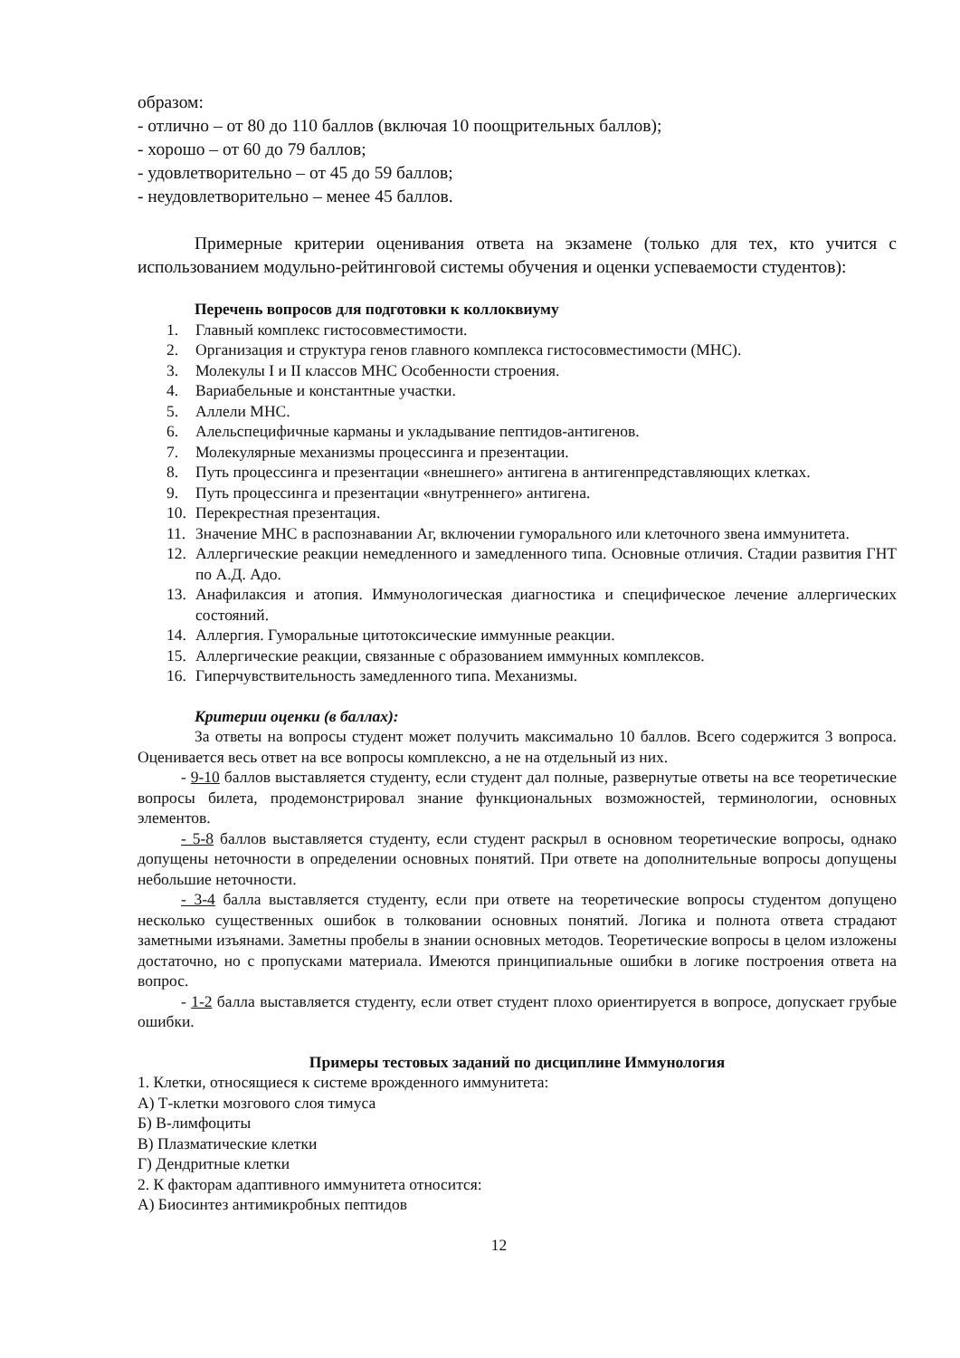образом:
- отлично – от 80 до 110 баллов (включая 10 поощрительных баллов);
- хорошо – от 60 до 79 баллов;
- удовлетворительно – от 45 до 59 баллов;
- неудовлетворительно – менее 45 баллов.
Примерные критерии оценивания ответа на экзамене (только для тех, кто учится с использованием модульно-рейтинговой системы обучения и оценки успеваемости студентов):
Перечень вопросов для подготовки к коллоквиуму
1. Главный комплекс гистосовместимости.
2. Организация и структура генов главного комплекса гистосовместимости (МНС).
3. Молекулы I и II классов МНС Особенности строения.
4. Вариабельные и константные участки.
5. Аллели МНС.
6. Алельспецифичные карманы и укладывание пептидов-антигенов.
7. Молекулярные механизмы процессинга и презентации.
8. Путь процессинга и презентации «внешнего» антигена в антигенпредставляющих клетках.
9. Путь процессинга и презентации «внутреннего» антигена.
10. Перекрестная презентация.
11. Значение МНС в распознавании Аг, включении гуморального или клеточного звена иммунитета.
12. Аллергические реакции немедленного и замедленного типа. Основные отличия. Стадии развития ГНТ по А.Д. Адо.
13. Анафилаксия и атопия. Иммунологическая диагностика и специфическое лечение аллергических состояний.
14. Аллергия. Гуморальные цитотоксические иммунные реакции.
15. Аллергические реакции, связанные с образованием иммунных комплексов.
16. Гиперчувствительность замедленного типа. Механизмы.
Критерии оценки (в баллах):
За ответы на вопросы студент может получить максимально 10 баллов. Всего содержится 3 вопроса. Оценивается весь ответ на все вопросы комплексно, а не на отдельный из них.
- 9-10 баллов выставляется студенту, если студент дал полные, развернутые ответы на все теоретические вопросы билета, продемонстрировал знание функциональных возможностей, терминологии, основных элементов.
- 5-8 баллов выставляется студенту, если студент раскрыл в основном теоретические вопросы, однако допущены неточности в определении основных понятий. При ответе на дополнительные вопросы допущены небольшие неточности.
- 3-4 балла выставляется студенту, если при ответе на теоретические вопросы студентом допущено несколько существенных ошибок в толковании основных понятий. Логика и полнота ответа страдают заметными изъянами. Заметны пробелы в знании основных методов. Теоретические вопросы в целом изложены достаточно, но с пропусками материала. Имеются принципиальные ошибки в логике построения ответа на вопрос.
- 1-2 балла выставляется студенту, если ответ студент плохо ориентируется в вопросе, допускает грубые ошибки.
Примеры тестовых заданий по дисциплине Иммунология
1. Клетки, относящиеся к системе врожденного иммунитета:
А) Т-клетки мозгового слоя тимуса
Б) В-лимфоциты
В) Плазматические клетки
Г) Дендритные клетки
2. К факторам адаптивного иммунитета относится:
А) Биосинтез антимикробных пептидов
12